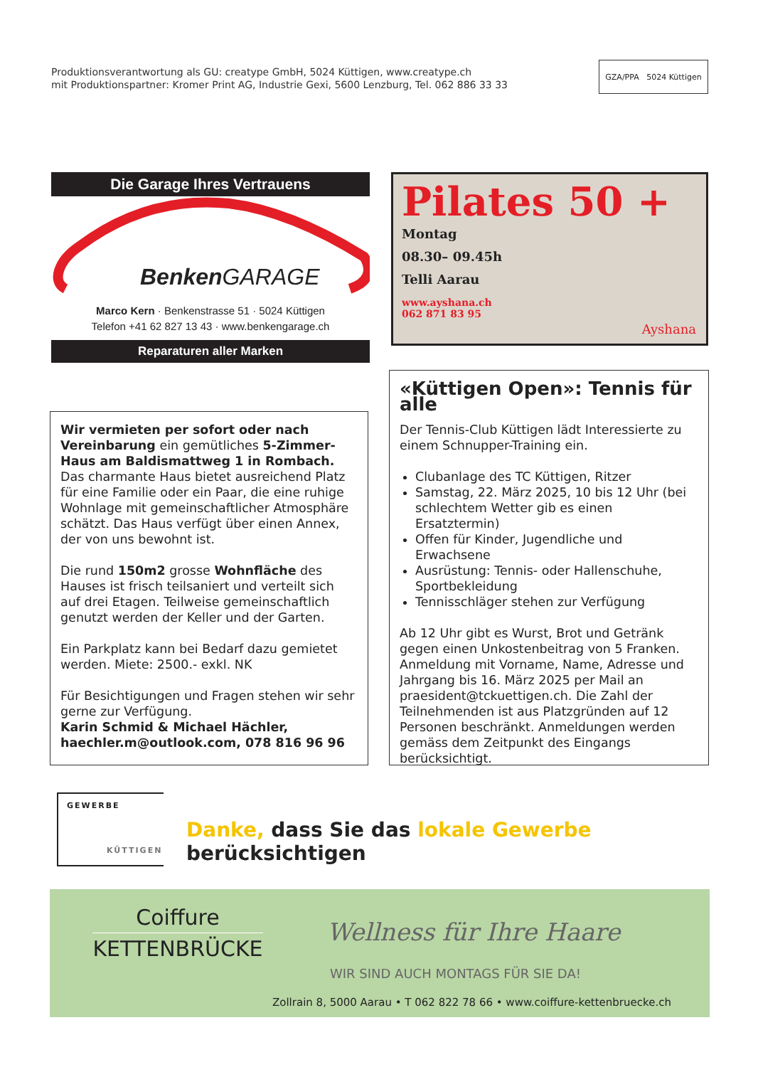Produktionsverantwortung als GU: creatype GmbH, 5024 Küttigen, www.creatype.ch
mit Produktionspartner: Kromer Print AG, Industrie Gexi, 5600 Lenzburg, Tel. 062 886 33 33
GZA/PPA 5024 Küttigen
Die Garage Ihres Vertrauens
Benken GARAGE
Marco Kern · Benkenstrasse 51 · 5024 Küttigen
Telefon +41 62 827 13 43 · www.benkengarage.ch
Reparaturen aller Marken
Pilates 50 +
Montag
08.30– 09.45h
Telli Aarau
www.ayshana.ch
062 871 83 95
Ayshana
«Küttigen Open»: Tennis für alle
Der Tennis-Club Küttigen lädt Interessierte zu einem Schnupper-Training ein.
Clubanlage des TC Küttigen, Ritzer
Samstag, 22. März 2025, 10 bis 12 Uhr (bei schlechtem Wetter gib es einen Ersatztermin)
Offen für Kinder, Jugendliche und Erwachsene
Ausrüstung: Tennis- oder Hallenschuhe, Sportbekleidung
Tennisschläger stehen zur Verfügung
Ab 12 Uhr gibt es Wurst, Brot und Getränk gegen einen Unkostenbeitrag von 5 Franken. Anmeldung mit Vorname, Name, Adresse und Jahrgang bis 16. März 2025 per Mail an praesident@tckuettigen.ch. Die Zahl der Teilnehmenden ist aus Platzgründen auf 12 Personen beschränkt. Anmeldungen werden gemäss dem Zeitpunkt des Eingangs berücksichtigt.
Wir vermieten per sofort oder nach Vereinbarung ein gemütliches 5-Zimmer-Haus am Baldismattweg 1 in Rombach. Das charmante Haus bietet ausreichend Platz für eine Familie oder ein Paar, die eine ruhige Wohnlage mit gemeinschaftlicher Atmosphäre schätzt. Das Haus verfügt über einen Annex, der von uns bewohnt ist.
Die rund 150m2 grosse Wohnfläche des Hauses ist frisch teilsaniert und verteilt sich auf drei Etagen. Teilweise gemeinschaftlich genutzt werden der Keller und der Garten.
Ein Parkplatz kann bei Bedarf dazu gemietet werden. Miete: 2500.- exkl. NK
Für Besichtigungen und Fragen stehen wir sehr gerne zur Verfügung.
Karin Schmid & Michael Hächler, haechler.m@outlook.com, 078 816 96 96
GEWERBE
KÜTTIGEN
Danke, dass Sie das lokale Gewerbe berücksichtigen
Coiffure
KETTENBRÜCKE
Wellness für Ihre Haare
WIR SIND AUCH MONTAGS FÜR SIE DA!
Zollrain 8, 5000 Aarau • T 062 822 78 66 • www.coiffure-kettenbruecke.ch